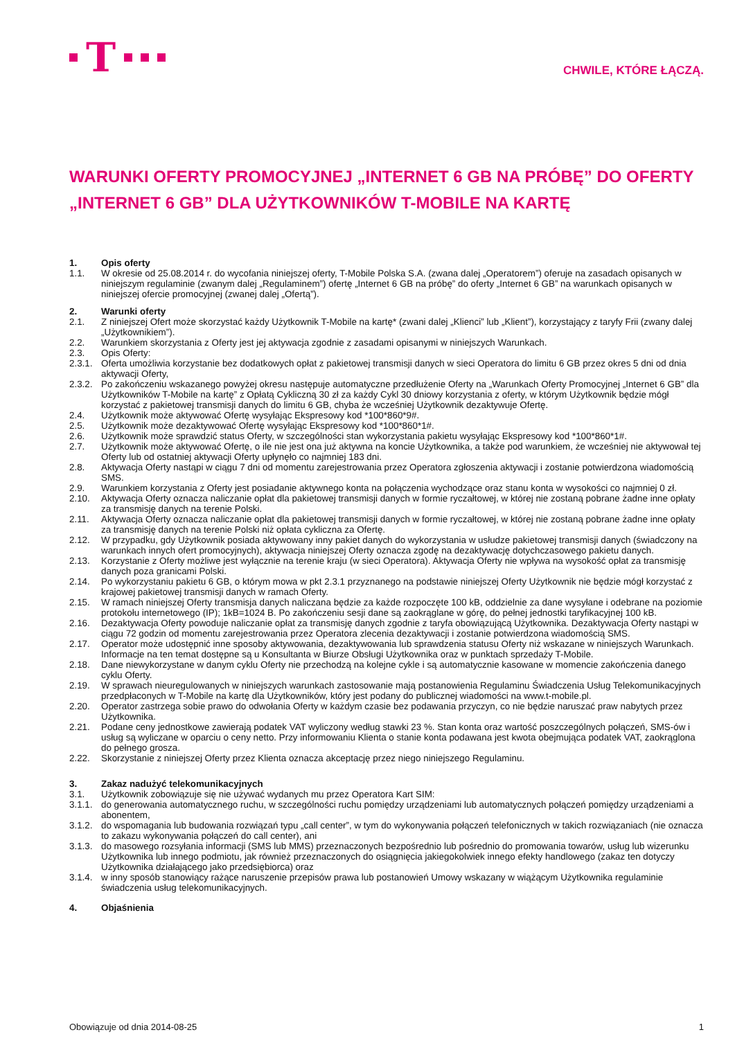T
CHWILE, KTÓRE ŁĄCZĄ.
WARUNKI OFERTY PROMOCYJNEJ „INTERNET 6 GB NA PRÓBĘ” DO OFERTY „INTERNET 6 GB” DLA UŻYTKOWNIKÓW T-MOBILE NA KARTĘ
1. Opis oferty
1.1. W okresie od 25.08.2014 r. do wycofania niniejszej oferty, T-Mobile Polska S.A. (zwana dalej „Operatorem”) oferuje na zasadach opisanych w niniejszym regulaminie (zwanym dalej „Regulaminem”) ofertę „Internet 6 GB na próbę” do oferty „Internet 6 GB” na warunkach opisanych w niniejszej ofercie promocyjnej (zwanej dalej „Ofertą”).
2. Warunki oferty
2.1. Z niniejszej Ofert może skorzystać każdy Użytkownik T-Mobile na kartę* (zwani dalej „Klienci” lub „Klient”), korzystający z taryfy Frii (zwany dalej „Użytkownikiem”).
2.2. Warunkiem skorzystania z Oferty jest jej aktywacja zgodnie z zasadami opisanymi w niniejszych Warunkach.
2.3. Opis Oferty:
2.3.1.
Oferta umożliwia korzystanie bez dodatkowych opłat z pakietowej transmisji danych w sieci Operatora do limitu 6 GB przez okres 5 dni od dnia aktywacji Oferty,
2.3.2.
Po zakończeniu wskazanego powyżej okresu następuje automatyczne przedłużenie Oferty na „Warunkach Oferty Promocyjnej „Internet 6 GB” dla Użytkowników T-Mobile na kartę” z Opłatą Cykliczną 30 zł za każdy Cykl 30 dniowy korzystania z oferty, w którym Użytkownik będzie mógł korzystać z pakietowej transmisji danych do limitu 6 GB, chyba że wcześniej Użytkownik dezaktywuje Ofertę.
2.4. Użytkownik może aktywować Ofertę wysyłając Ekspresowy kod *100*860*9#.
2.5. Użytkownik może dezaktywować Ofertę wysyłając Ekspresowy kod *100*860*1#.
2.6. Użytkownik może sprawdzić status Oferty, w szczególności stan wykorzystania pakietu wysyłając Ekspresowy kod *100*860*1#.
2.7. Użytkownik może aktywować Ofertę, o ile nie jest ona już aktywna na koncie Użytkownika, a także pod warunkiem, że wcześniej nie aktywował tej Oferty lub od ostatniej aktywacji Oferty upłynęło co najmniej 183 dni.
2.8. Aktywacja Oferty nastąpi w ciągu 7 dni od momentu zarejestrowania przez Operatora zgłoszenia aktywacji i zostanie potwierdzona wiadomością SMS.
2.9. Warunkiem korzystania z Oferty jest posiadanie aktywnego konta na połączenia wychodzące oraz stanu konta w wysokości co najmniej 0 zł.
2.10. Aktywacja Oferty oznacza naliczanie opłat dla pakietowej transmisji danych w formie ryczałtowej, w której nie zostaną pobrane żadne inne opłaty za transmisję danych na terenie Polski.
2.11. Aktywacja Oferty oznacza naliczanie opłat dla pakietowej transmisji danych w formie ryczałtowej, w której nie zostaną pobrane żadne inne opłaty za transmisję danych na terenie Polski niż opłata cykliczna za Ofertę.
2.12. W przypadku, gdy Użytkownik posiada aktywowany inny pakiet danych do wykorzystania w usłudze pakietowej transmisji danych (świadczony na warunkach innych ofert promocyjnych), aktywacja niniejszej Oferty oznacza zgodę na dezaktywację dotychczasowego pakietu danych.
2.13. Korzystanie z Oferty możliwe jest wyłącznie na terenie kraju (w sieci Operatora). Aktywacja Oferty nie wpływa na wysokość opłat za transmisję danych poza granicami Polski.
2.14. Po wykorzystaniu pakietu 6 GB, o którym mowa w pkt 2.3.1 przyznanego na podstawie niniejszej Oferty Użytkownik nie będzie mógł korzystać z krajowej pakietowej transmisji danych w ramach Oferty.
2.15. W ramach niniejszej Oferty transmisja danych naliczana będzie za każde rozpoczęte 100 kB, oddzielnie za dane wysyłane i odebrane na poziomie protokołu internetowego (IP); 1kB=1024 B. Po zakończeniu sesji dane są zaokrąglane w górę, do pełnej jednostki taryfikacyjnej 100 kB.
2.16. Dezaktywacja Oferty powoduje naliczanie opłat za transmisję danych zgodnie z taryfa obowiązującą Użytkownika. Dezaktywacja Oferty nastąpi w ciągu 72 godzin od momentu zarejestrowania przez Operatora zlecenia dezaktywacji i zostanie potwierdzona wiadomością SMS.
2.17. Operator może udostępnić inne sposoby aktywowania, dezaktywowania lub sprawdzenia statusu Oferty niż wskazane w niniejszych Warunkach. Informacje na ten temat dostępne są u Konsultanta w Biurze Obsługi Użytkownika oraz w punktach sprzedaży T-Mobile.
2.18. Dane niewykorzystane w danym cyklu Oferty nie przechodzą na kolejne cykle i są automatycznie kasowane w momencie zakończenia danego cyklu Oferty.
2.19. W sprawach nieuregulowanych w niniejszych warunkach zastosowanie mają postanowienia Regulaminu Świadczenia Usług Telekomunikacyjnych przedpłaconych w T-Mobile na kartę dla Użytkowników, który jest podany do publicznej wiadomości na www.t-mobile.pl.
2.20. Operator zastrzega sobie prawo do odwołania Oferty w każdym czasie bez podawania przyczyn, co nie będzie naruszać praw nabytych przez Użytkownika.
2.21. Podane ceny jednostkowe zawierają podatek VAT wyliczony według stawki 23 %. Stan konta oraz wartość poszczególnych połączeń, SMS-ów i usług są wyliczane w oparciu o ceny netto. Przy informowaniu Klienta o stanie konta podawana jest kwota obejmująca podatek VAT, zaokrąglona do pełnego grosza.
2.22. Skorzystanie z niniejszej Oferty przez Klienta oznacza akceptację przez niego niniejszego Regulaminu.
3. Zakaz nadużyć telekomunikacyjnych
3.1. Użytkownik zobowiązuje się nie używać wydanych mu przez Operatora Kart SIM:
3.1.1.
do generowania automatycznego ruchu, w szczególności ruchu pomiędzy urządzeniami lub automatycznych połączeń pomiędzy urządzeniami a abonentem,
3.1.2.
do wspomagania lub budowania rozwiązań typu „call center”, w tym do wykonywania połączeń telefonicznych w takich rozwiązaniach (nie oznacza to zakazu wykonywania połączeń do call center), ani
3.1.3.
do masowego rozsyłania informacji (SMS lub MMS) przeznaczonych bezpośrednio lub pośrednio do promowania towarów, usług lub wizerunku Użytkownika lub innego podmiotu, jak również przeznaczonych do osiągnięcia jakiegokolwiek innego efekty handlowego (zakaz ten dotyczy Użytkownika działającego jako przedsiębiorca) oraz
3.1.4.
w inny sposób stanowiący rażące naruszenie przepisów prawa lub postanowień Umowy wskazany w wiążącym Użytkownika regulaminie świadczenia usług telekomunikacyjnych.
4. Objaśnienia
Obowiązuje od dnia 2014-08-25 1